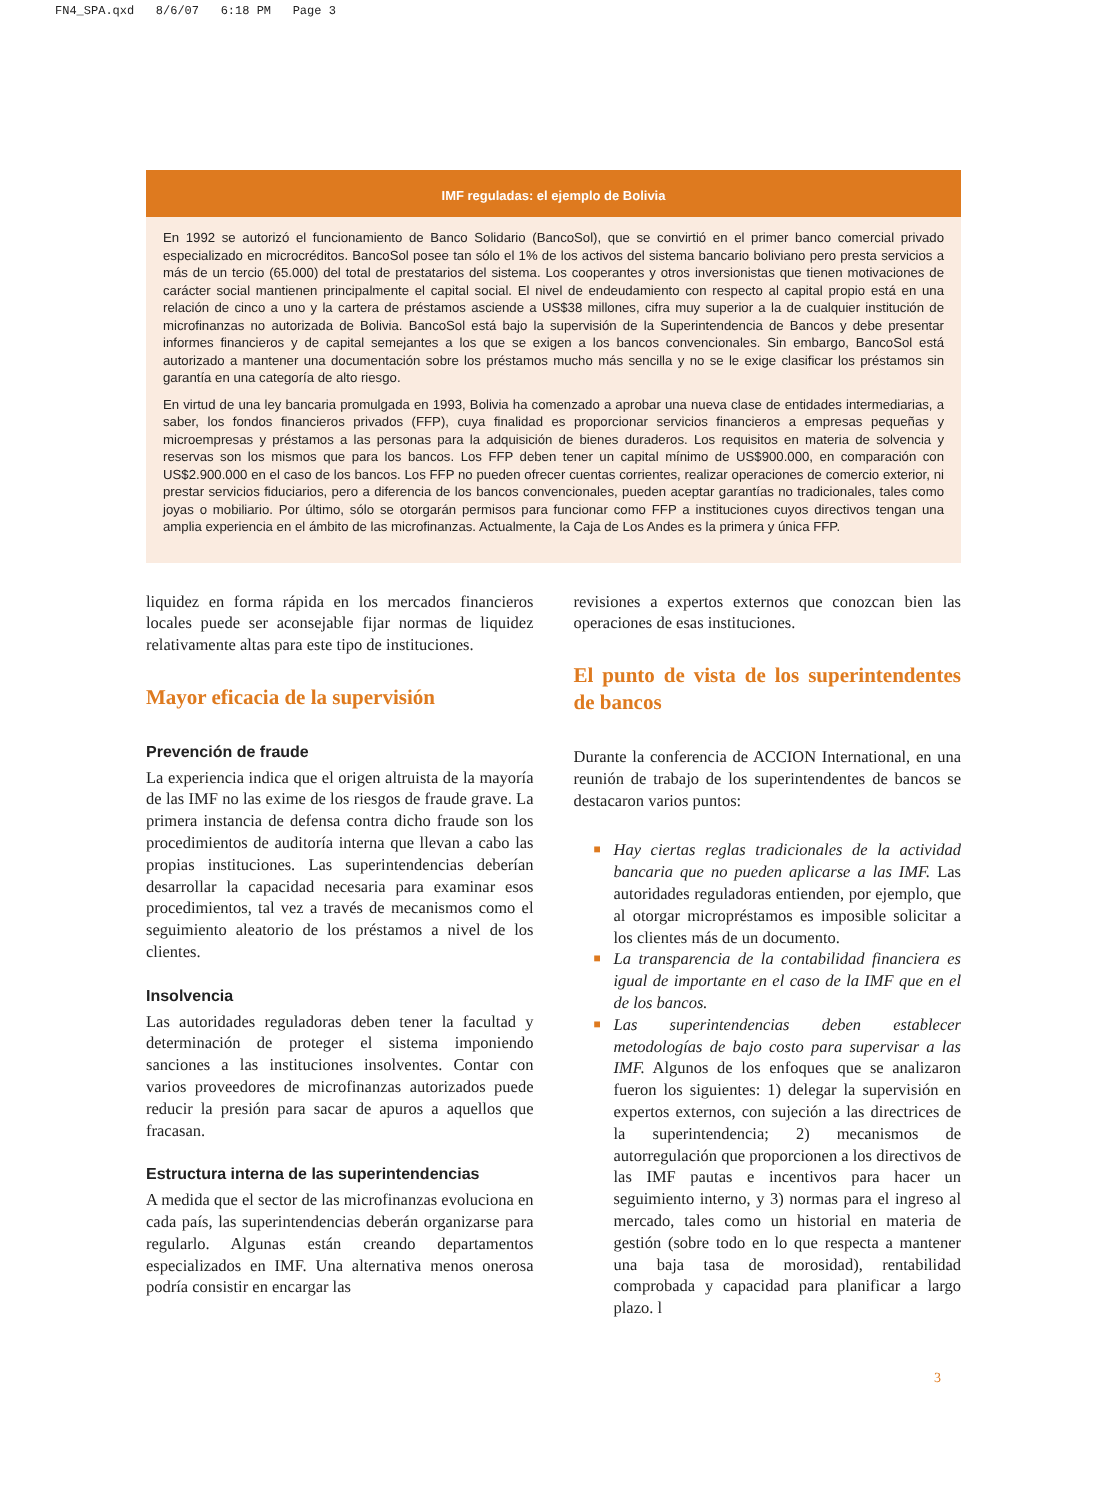FN4_SPA.qxd 8/6/07 6:18 PM Page 3
IMF reguladas: el ejemplo de Bolivia
En 1992 se autorizó el funcionamiento de Banco Solidario (BancoSol), que se convirtió en el primer banco comercial privado especializado en microcréditos. BancoSol posee tan sólo el 1% de los activos del sistema bancario boliviano pero presta servicios a más de un tercio (65.000) del total de prestatarios del sistema. Los cooperantes y otros inversionistas que tienen motivaciones de carácter social mantienen principalmente el capital social. El nivel de endeudamiento con respecto al capital propio está en una relación de cinco a uno y la cartera de préstamos asciende a US$38 millones, cifra muy superior a la de cualquier institución de microfinanzas no autorizada de Bolivia. BancoSol está bajo la supervisión de la Superintendencia de Bancos y debe presentar informes financieros y de capital semejantes a los que se exigen a los bancos convencionales. Sin embargo, BancoSol está autorizado a mantener una documentación sobre los préstamos mucho más sencilla y no se le exige clasificar los préstamos sin garantía en una categoría de alto riesgo.
En virtud de una ley bancaria promulgada en 1993, Bolivia ha comenzado a aprobar una nueva clase de entidades intermediarias, a saber, los fondos financieros privados (FFP), cuya finalidad es proporcionar servicios financieros a empresas pequeñas y microempresas y préstamos a las personas para la adquisición de bienes duraderos. Los requisitos en materia de solvencia y reservas son los mismos que para los bancos. Los FFP deben tener un capital mínimo de US$900.000, en comparación con US$2.900.000 en el caso de los bancos. Los FFP no pueden ofrecer cuentas corrientes, realizar operaciones de comercio exterior, ni prestar servicios fiduciarios, pero a diferencia de los bancos convencionales, pueden aceptar garantías no tradicionales, tales como joyas o mobiliario. Por último, sólo se otorgarán permisos para funcionar como FFP a instituciones cuyos directivos tengan una amplia experiencia en el ámbito de las microfinanzas. Actualmente, la Caja de Los Andes es la primera y única FFP.
liquidez en forma rápida en los mercados financieros locales puede ser aconsejable fijar normas de liquidez relativamente altas para este tipo de instituciones.
Mayor eficacia de la supervisión
Prevención de fraude
La experiencia indica que el origen altruista de la mayoría de las IMF no las exime de los riesgos de fraude grave. La primera instancia de defensa contra dicho fraude son los procedimientos de auditoría interna que llevan a cabo las propias instituciones. Las superintendencias deberían desarrollar la capacidad necesaria para examinar esos procedimientos, tal vez a través de mecanismos como el seguimiento aleatorio de los préstamos a nivel de los clientes.
Insolvencia
Las autoridades reguladoras deben tener la facultad y determinación de proteger el sistema imponiendo sanciones a las instituciones insolventes. Contar con varios proveedores de microfinanzas autorizados puede reducir la presión para sacar de apuros a aquellos que fracasan.
Estructura interna de las superintendencias
A medida que el sector de las microfinanzas evoluciona en cada país, las superintendencias deberán organizarse para regularlo. Algunas están creando departamentos especializados en IMF. Una alternativa menos onerosa podría consistir en encargar las
revisiones a expertos externos que conozcan bien las operaciones de esas instituciones.
El punto de vista de los superintendentes de bancos
Durante la conferencia de ACCION International, en una reunión de trabajo de los superintendentes de bancos se destacaron varios puntos:
■ Hay ciertas reglas tradicionales de la actividad bancaria que no pueden aplicarse a las IMF. Las autoridades reguladoras entienden, por ejemplo, que al otorgar micropréstamos es imposible solicitar a los clientes más de un documento.
■ La transparencia de la contabilidad financiera es igual de importante en el caso de la IMF que en el de los bancos.
■ Las superintendencias deben establecer metodologías de bajo costo para supervisar a las IMF. Algunos de los enfoques que se analizaron fueron los siguientes: 1) delegar la supervisión en expertos externos, con sujeción a las directrices de la superintendencia; 2) mecanismos de autorregulación que proporcionen a los directivos de las IMF pautas e incentivos para hacer un seguimiento interno, y 3) normas para el ingreso al mercado, tales como un historial en materia de gestión (sobre todo en lo que respecta a mantener una baja tasa de morosidad), rentabilidad comprobada y capacidad para planificar a largo plazo. l
3